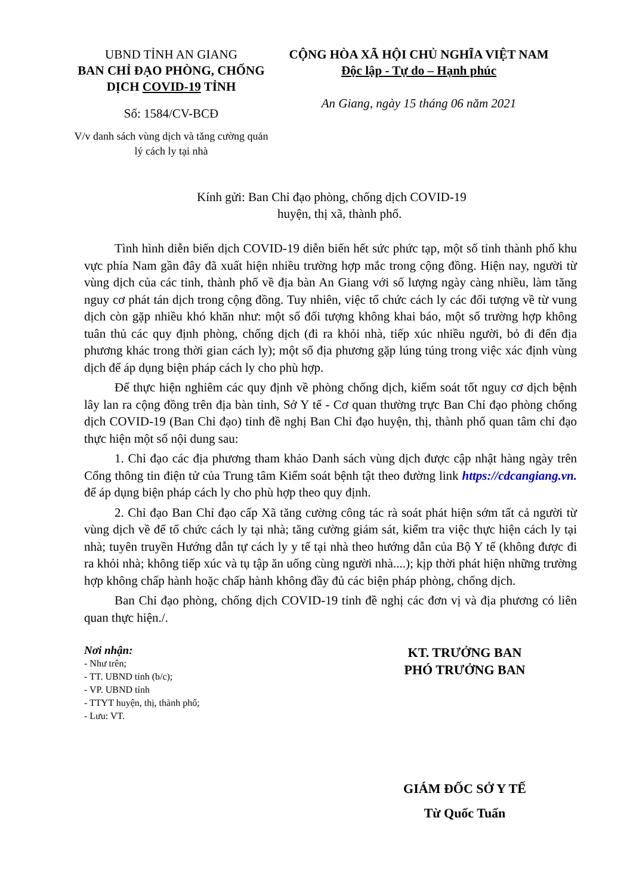UBND TỈNH AN GIANG
BAN CHỈ ĐẠO PHÒNG, CHỐNG DỊCH COVID-19 TỈNH
Số: 1584/CV-BCĐ
V/v danh sách vùng dịch và tăng cường quản lý cách ly tại nhà
CỘNG HÒA XÃ HỘI CHỦ NGHĨA VIỆT NAM
Độc lập - Tự do – Hạnh phúc
An Giang, ngày 15 tháng 06 năm 2021
Kính gửi: Ban Chỉ đạo phòng, chống dịch COVID-19
huyện, thị xã, thành phố.
Tình hình diễn biến dịch COVID-19 diễn biến hết sức phức tạp, một số tỉnh thành phố khu vực phía Nam gần đây đã xuất hiện nhiều trường hợp mắc trong cộng đồng. Hiện nay, người từ vùng dịch của các tỉnh, thành phố về địa bàn An Giang với số lượng ngày càng nhiều, làm tăng nguy cơ phát tán dịch trong cộng đồng. Tuy nhiên, việc tổ chức cách ly các đối tượng về từ vung dịch còn gặp nhiều khó khăn như: một số đối tượng không khai báo, một số trường hợp không tuân thủ các quy định phòng, chống dịch (đi ra khỏi nhà, tiếp xúc nhiều người, bỏ đi đến địa phương khác trong thời gian cách ly); một số địa phương gặp lúng túng trong việc xác định vùng dịch để áp dụng biện pháp cách ly cho phù hợp.
Để thực hiện nghiêm các quy định về phòng chống dịch, kiểm soát tốt nguy cơ dịch bệnh lây lan ra cộng đồng trên địa bàn tỉnh, Sở Y tế - Cơ quan thường trực Ban Chỉ đạo phòng chống dịch COVID-19 (Ban Chỉ đạo) tỉnh đề nghị Ban Chỉ đạo huyện, thị, thành phố quan tâm chỉ đạo thực hiện một số nội dung sau:
1. Chỉ đạo các địa phương tham khảo Danh sách vùng dịch được cập nhật hàng ngày trên Cổng thông tin điện tử của Trung tâm Kiểm soát bệnh tật theo đường link https://cdcangiang.vn. để áp dụng biện pháp cách ly cho phù hợp theo quy định.
2. Chỉ đạo Ban Chỉ đạo cấp Xã tăng cường công tác rà soát phát hiện sớm tất cả người từ vùng dịch về để tổ chức cách ly tại nhà; tăng cường giám sát, kiểm tra việc thực hiện cách ly tại nhà; tuyên truyền Hướng dẫn tự cách ly y tế tại nhà theo hướng dẫn của Bộ Y tế (không được đi ra khỏi nhà; không tiếp xúc và tụ tập ăn uống cùng người nhà....); kịp thời phát hiện những trường hợp không chấp hành hoặc chấp hành không đầy đủ các biện pháp phòng, chống dịch.
Ban Chỉ đạo phòng, chống dịch COVID-19 tỉnh đề nghị các đơn vị và địa phương có liên quan thực hiện./.
Nơi nhận:
- Như trên;
- TT. UBND tỉnh (b/c);
- VP. UBND tỉnh
- TTYT huyện, thị, thành phố;
- Lưu: VT.
KT. TRƯỞNG BAN
PHÓ TRƯỞNG BAN
GIÁM ĐỐC SỞ Y TẾ
Từ Quốc Tuấn